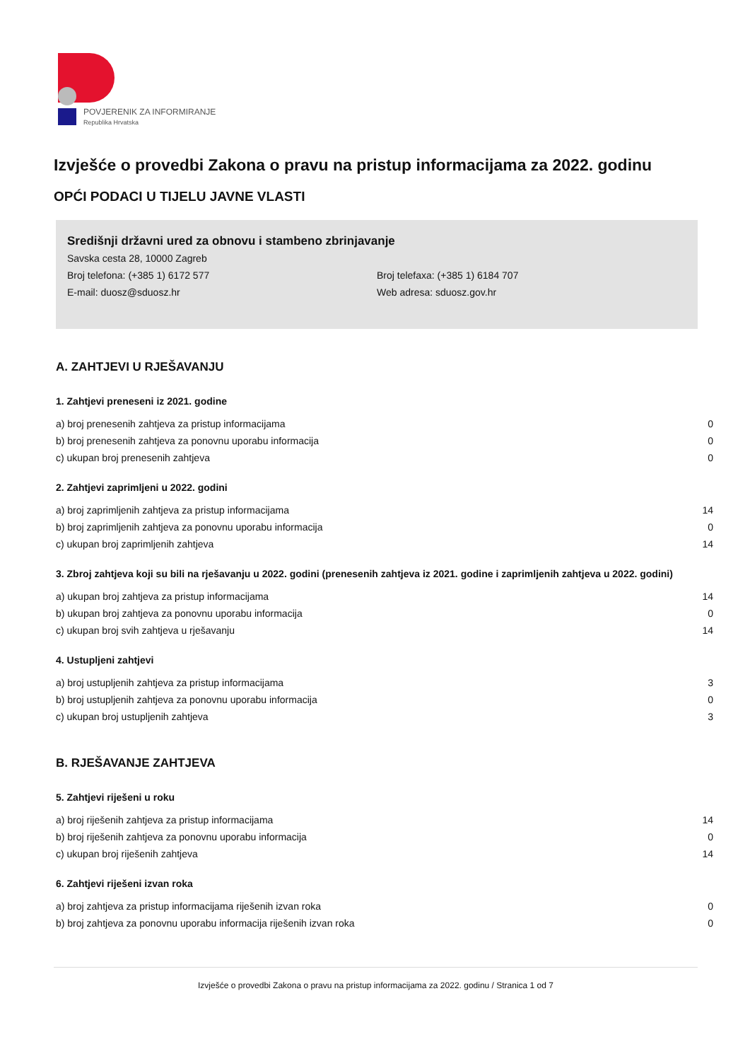POVJERENIK ZA INFORMIRANJE
Republika Hrvatska
Izvješće o provedbi Zakona o pravu na pristup informacijama za 2022. godinu
OPĆI PODACI U TIJELU JAVNE VLASTI
Središnji državni ured za obnovu i stambeno zbrinjavanje
Savska cesta 28, 10000 Zagreb
Broj telefona: (+385 1) 6172 577 Broj telefaxa: (+385 1) 6184 707
E-mail: duosz@sduosz.hr Web adresa: sduosz.gov.hr
A. ZAHTJEVI U RJEŠAVANJU
1. Zahtjevi preneseni iz 2021. godine
| a) broj prenesenih zahtjeva za pristup informacijama | 0 |
| b) broj prenesenih zahtjeva za ponovnu uporabu informacija | 0 |
| c) ukupan broj prenesenih zahtjeva | 0 |
2. Zahtjevi zaprimljeni u 2022. godini
| a) broj zaprimljenih zahtjeva za pristup informacijama | 14 |
| b) broj zaprimljenih zahtjeva za ponovnu uporabu informacija | 0 |
| c) ukupan broj zaprimljenih zahtjeva | 14 |
3. Zbroj zahtjeva koji su bili na rješavanju u 2022. godini (prenesenih zahtjeva iz 2021. godine i zaprimljenih zahtjeva u 2022. godini)
| a) ukupan broj zahtjeva za pristup informacijama | 14 |
| b) ukupan broj zahtjeva za ponovnu uporabu informacija | 0 |
| c) ukupan broj svih zahtjeva u rješavanju | 14 |
4. Ustupljeni zahtjevi
| a) broj ustupljenih zahtjeva za pristup informacijama | 3 |
| b) broj ustupljenih zahtjeva za ponovnu uporabu informacija | 0 |
| c) ukupan broj ustupljenih zahtjeva | 3 |
B. RJEŠAVANJE ZAHTJEVA
5. Zahtjevi riješeni u roku
| a) broj riješenih zahtjeva za pristup informacijama | 14 |
| b) broj riješenih zahtjeva za ponovnu uporabu informacija | 0 |
| c) ukupan broj riješenih zahtjeva | 14 |
6. Zahtjevi riješeni izvan roka
| a) broj zahtjeva za pristup informacijama riješenih izvan roka | 0 |
| b) broj zahtjeva za ponovnu uporabu informacija riješenih izvan roka | 0 |
Izvješće o provedbi Zakona o pravu na pristup informacijama za 2022. godinu / Stranica 1 od 7